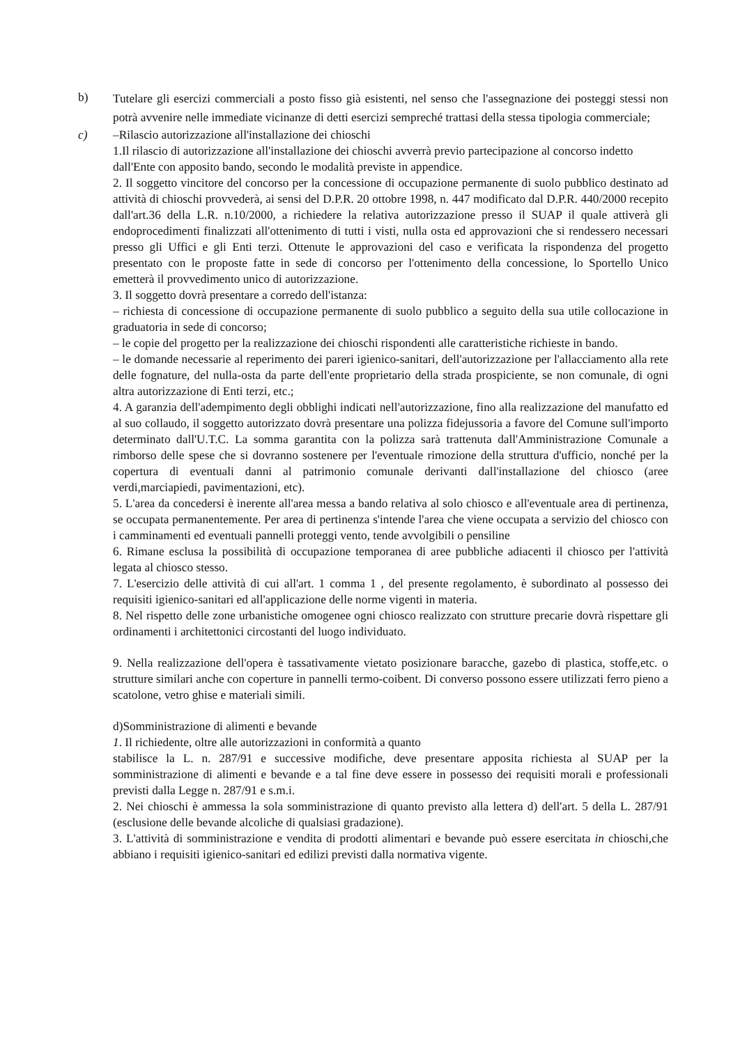b)
Tutelare gli esercizi commerciali a posto fisso già esistenti, nel senso che l'assegnazione dei posteggi stessi non potrà avvenire nelle immediate vicinanze di detti esercizi sempreché trattasi della stessa tipologia commerciale;
c) –Rilascio autorizzazione all'installazione dei chioschi
1.Il rilascio di autorizzazione all'installazione dei chioschi avverrà previo partecipazione al concorso indetto
dall'Ente con apposito bando, secondo le modalità previste in appendice.
2. Il soggetto vincitore del concorso per la concessione di occupazione permanente di suolo pubblico destinato ad attività di chioschi provvederà, ai sensi del D.P.R. 20 ottobre 1998, n. 447 modificato dal D.P.R. 440/2000 recepito dall'art.36 della L.R. n.10/2000, a richiedere la relativa autorizzazione presso il SUAP il quale attiverà gli endoprocedimenti finalizzati all'ottenimento di tutti i visti, nulla osta ed approvazioni che si rendessero necessari presso gli Uffici e gli Enti terzi. Ottenute le approvazioni del caso e verificata la rispondenza del progetto presentato con le proposte fatte in sede di concorso per l'ottenimento della concessione, lo Sportello Unico emetterà il provvedimento unico di autorizzazione.
3. Il soggetto dovrà presentare a corredo dell'istanza:
– richiesta di concessione di occupazione permanente di suolo pubblico a seguito della sua utile collocazione in graduatoria in sede di concorso;
– le copie del progetto per la realizzazione dei chioschi rispondenti alle caratteristiche richieste in bando.
– le domande necessarie al reperimento dei pareri igienico-sanitari, dell'autorizzazione per l'allacciamento alla rete delle fognature, del nulla-osta da parte dell'ente proprietario della strada prospiciente, se non comunale, di ogni altra autorizzazione di Enti terzi, etc.;
4. A garanzia dell'adempimento degli obblighi indicati nell'autorizzazione, fino alla realizzazione del manufatto ed al suo collaudo, il soggetto autorizzato dovrà presentare una polizza fidejussoria a favore del Comune sull'importo determinato dall'U.T.C. La somma garantita con la polizza sarà trattenuta dall'Amministrazione Comunale a rimborso delle spese che si dovranno sostenere per l'eventuale rimozione della struttura d'ufficio, nonché per la copertura di eventuali danni al patrimonio comunale derivanti dall'installazione del chiosco (aree verdi,marciapiedi, pavimentazioni, etc).
5. L'area da concedersi è inerente all'area messa a bando relativa al solo chiosco e all'eventuale area di pertinenza, se occupata permanentemente. Per area di pertinenza s'intende l'area che viene occupata a servizio del chiosco con i camminamenti ed eventuali pannelli proteggi vento, tende avvolgibili o pensiline
6. Rimane esclusa la possibilità di occupazione temporanea di aree pubbliche adiacenti il chiosco per l'attività legata al chiosco stesso.
7. L'esercizio delle attività di cui all'art. 1 comma 1 , del presente regolamento, è subordinato al possesso dei requisiti igienico-sanitari ed all'applicazione delle norme vigenti in materia.
8. Nel rispetto delle zone urbanistiche omogenee ogni chiosco realizzato con strutture precarie dovrà rispettare gli ordinamenti i architettonici circostanti del luogo individuato.
9. Nella realizzazione dell'opera è tassativamente vietato posizionare baracche, gazebo di plastica, stoffe,etc. o strutture similari anche con coperture in pannelli termo-coibent. Di converso possono essere utilizzati ferro pieno a scatolone, vetro ghise e materiali simili.
d)Somministrazione di alimenti e bevande
1. Il richiedente, oltre alle autorizzazioni in conformità a quanto
stabilisce la L. n. 287/91 e successive modifiche, deve presentare apposita richiesta al SUAP per la somministrazione di alimenti e bevande e a tal fine deve essere in possesso dei requisiti morali e professionali previsti dalla Legge n. 287/91 e s.m.i.
2. Nei chioschi è ammessa la sola somministrazione di quanto previsto alla lettera d) dell'art. 5 della L. 287/91 (esclusione delle bevande alcoliche di qualsiasi gradazione).
3. L'attività di somministrazione e vendita di prodotti alimentari e bevande può essere esercitata in chioschi,che abbiano i requisiti igienico-sanitari ed edilizi previsti dalla normativa vigente.